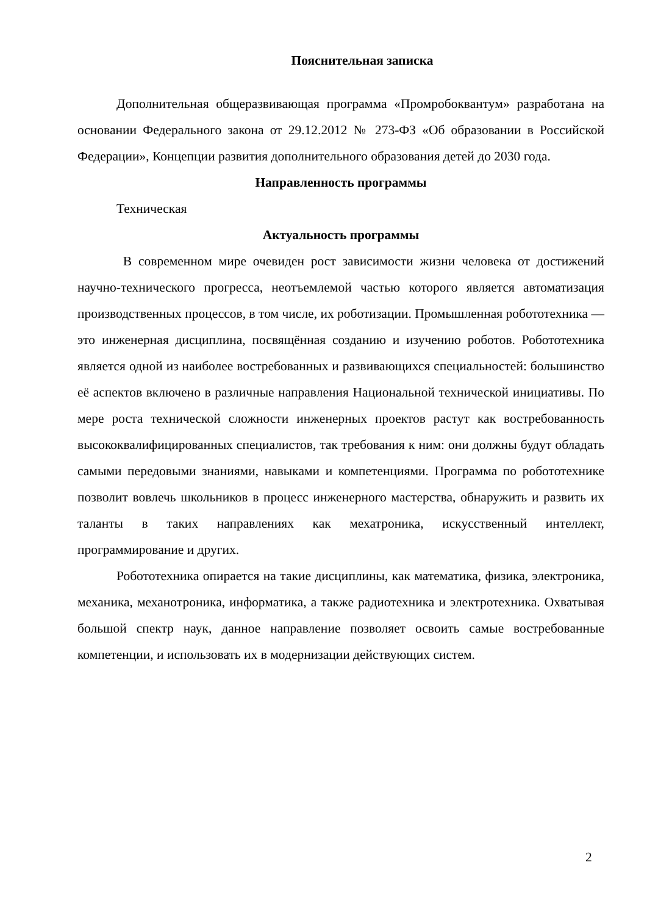Пояснительная записка
Дополнительная общеразвивающая программа «Промробоквантум» разработана на основании Федерального закона от 29.12.2012 № 273-ФЗ «Об образовании в Российской Федерации», Концепции развития дополнительного образования детей до 2030 года.
Направленность программы
Техническая
Актуальность программы
В современном мире очевиден рост зависимости жизни человека от достижений научно-технического прогресса, неотъемлемой частью которого является автоматизация производственных процессов, в том числе, их роботизации. Промышленная робототехника — это инженерная дисциплина, посвящённая созданию и изучению роботов. Робототехника является одной из наиболее востребованных и развивающихся специальностей: большинство её аспектов включено в различные направления Национальной технической инициативы. По мере роста технической сложности инженерных проектов растут как востребованность высококвалифицированных специалистов, так требования к ним: они должны будут обладать самыми передовыми знаниями, навыками и компетенциями. Программа по робототехнике позволит вовлечь школьников в процесс инженерного мастерства, обнаружить и развить их таланты в таких направлениях как мехатроника, искусственный интеллект, программирование и других.
Робототехника опирается на такие дисциплины, как математика, физика, электроника, механика, механотроника, информатика, а также радиотехника и электротехника. Охватывая большой спектр наук, данное направление позволяет освоить самые востребованные компетенции, и использовать их в модернизации действующих систем.
2